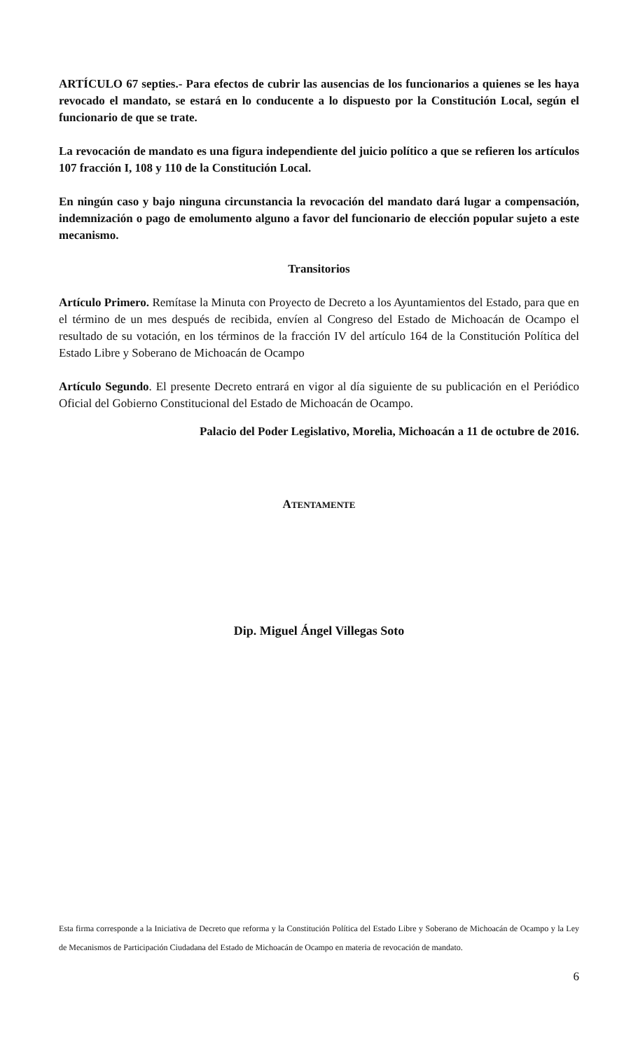ARTÍCULO 67 septies.- Para efectos de cubrir las ausencias de los funcionarios a quienes se les haya revocado el mandato, se estará en lo conducente a lo dispuesto por la Constitución Local, según el funcionario de que se trate.
La revocación de mandato es una figura independiente del juicio político a que se refieren los artículos 107 fracción I, 108 y 110 de la Constitución Local.
En ningún caso y bajo ninguna circunstancia la revocación del mandato dará lugar a compensación, indemnización o pago de emolumento alguno a favor del funcionario de elección popular sujeto a este mecanismo.
Transitorios
Artículo Primero. Remítase la Minuta con Proyecto de Decreto a los Ayuntamientos del Estado, para que en el término de un mes después de recibida, envíen al Congreso del Estado de Michoacán de Ocampo el resultado de su votación, en los términos de la fracción IV del artículo 164 de la Constitución Política del Estado Libre y Soberano de Michoacán de Ocampo
Artículo Segundo. El presente Decreto entrará en vigor al día siguiente de su publicación en el Periódico Oficial del Gobierno Constitucional del Estado de Michoacán de Ocampo.
Palacio del Poder Legislativo, Morelia, Michoacán a 11 de octubre de 2016.
ATENTAMENTE
Dip. Miguel Ángel Villegas Soto
Esta firma corresponde a la Iniciativa de Decreto que reforma y la Constitución Política del Estado Libre y Soberano de Michoacán de Ocampo y la Ley de Mecanismos de Participación Ciudadana del Estado de Michoacán de Ocampo en materia de revocación de mandato.
6